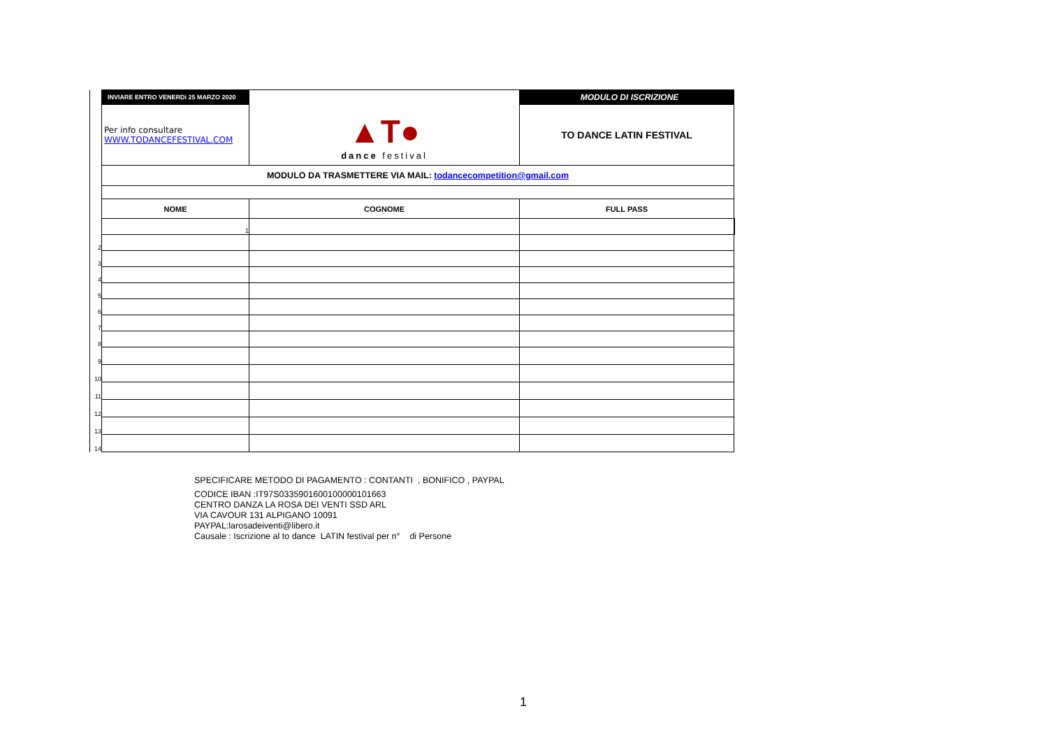| | INVIARE ENTRO VENERDì 25 MARZO 2020 | ▲T● dance festival | MODULO DI ISCRIZIONE | |
| | Per info consultare WWW.TODANCEFESTIVAL.COM | | TO DANCE LATIN FESTIVAL | |
| | MODULO DA TRASMETTERE VIA MAIL: todancecompetition@gmail.com | | | |
| | NOME | COGNOME | FULL PASS | |
| | 1 | | | |
| 2 | | | | |
| 3 | | | | |
| 4 | | | | |
| 5 | | | | |
| 6 | | | | |
| 7 | | | | |
| 8 | | | | |
| 9 | | | | |
| 10 | | | | |
| 11 | | | | |
| 12 | | | | |
| 13 | | | | |
| 14 | | | | |
SPECIFICARE METODO DI PAGAMENTO : CONTANTI , BONIFICO , PAYPAL
CODICE IBAN :IT97S0335901600100000101663
CENTRO DANZA LA ROSA DEI VENTI SSD ARL
VIA CAVOUR 131 ALPIGANO 10091
PAYPAL:larosadeiventi@libero.it
Causale : Iscrizione al to dance LATIN festival per n° di Persone
1